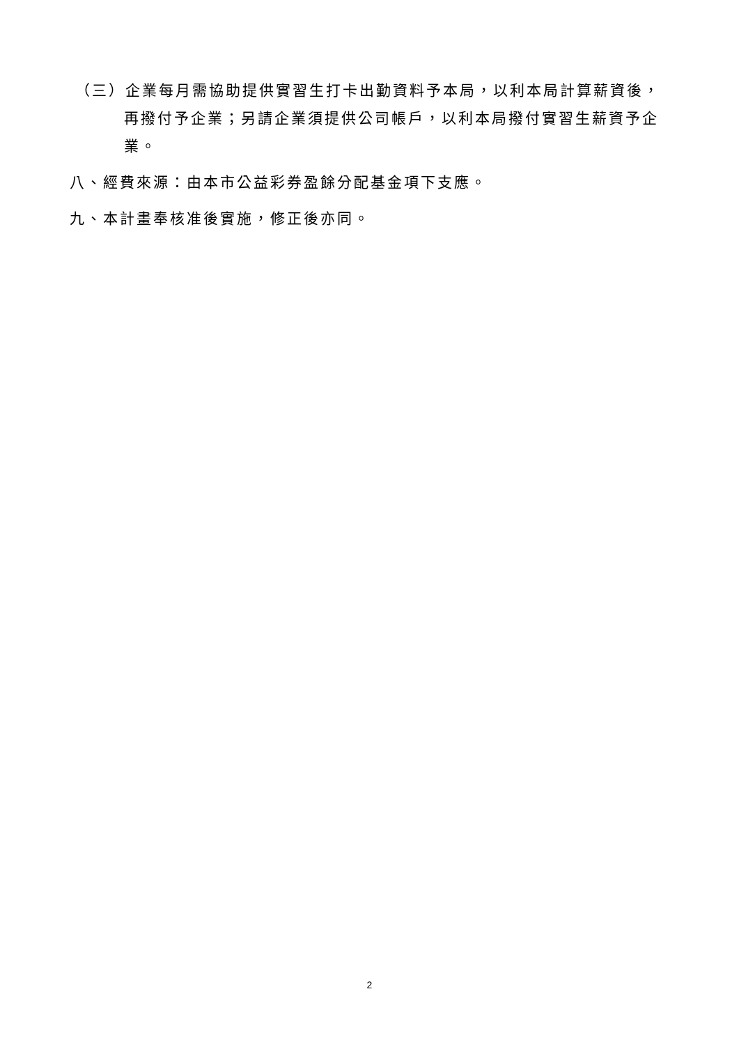（三）企業每月需協助提供實習生打卡出勤資料予本局，以利本局計算薪資後，
再撥付予企業；另請企業須提供公司帳戶，以利本局撥付實習生薪資予企業。
八、經費來源：由本市公益彩券盈餘分配基金項下支應。
九、本計畫奉核准後實施，修正後亦同。
2